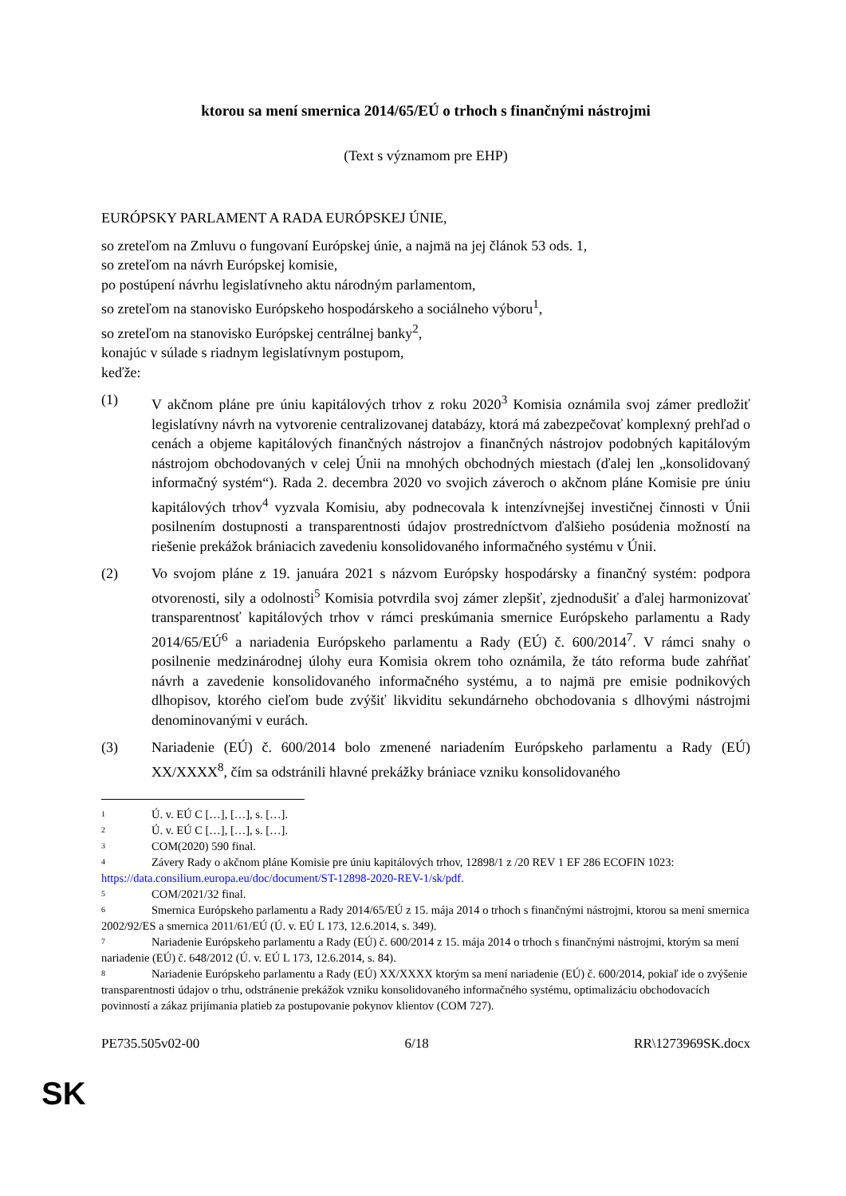ktorou sa mení smernica 2014/65/EÚ o trhoch s finančnými nástrojmi
(Text s významom pre EHP)
EURÓPSKY PARLAMENT A RADA EURÓPSKEJ ÚNIE,
so zreteľom na Zmluvu o fungovaní Európskej únie, a najmä na jej článok 53 ods. 1,
so zreteľom na návrh Európskej komisie,
po postúpení návrhu legislatívneho aktu národným parlamentom,
so zreteľom na stanovisko Európskeho hospodárskeho a sociálneho výboru<sup>1</sup>,
so zreteľom na stanovisko Európskej centrálnej banky<sup>2</sup>,
konajúc v súlade s riadnym legislatívnym postupom,
keďže:
(1) V akčnom pláne pre úniu kapitálových trhov z roku 2020<sup>3</sup> Komisia oznámila svoj zámer predložiť legislatívny návrh na vytvorenie centralizovanej databázy, ktorá má zabezpečovať komplexný prehľad o cenách a objeme kapitálových finančných nástrojov a finančných nástrojov podobných kapitálovým nástrojom obchodovaných v celej Únii na mnohých obchodných miestach (ďalej len „konsolidovaný informačný systém“). Rada 2. decembra 2020 vo svojich záveroch o akčnom pláne Komisie pre úniu kapitálových trhov<sup>4</sup> vyzvala Komisiu, aby podnecovala k intenzívnejšej investičnej činnosti v Únii posilnením dostupnosti a transparentnosti údajov prostredníctvom ďalšieho posúdenia možností na riešenie prekážok brániacich zavedeniu konsolidovaného informačného systému v Únii.
(2) Vo svojom pláne z 19. januára 2021 s názvom Európsky hospodársky a finančný systém: podpora otvorenosti, sily a odolnosti<sup>5</sup> Komisia potvrdila svoj zámer zlepšiť, zjednodušiť a ďalej harmonizovať transparentnosť kapitálových trhov v rámci preskúmania smernice Európskeho parlamentu a Rady 2014/65/EÚ<sup>6</sup> a nariadenia Európskeho parlamentu a Rady (EÚ) č. 600/2014<sup>7</sup>. V rámci snahy o posilnenie medzinárodnej úlohy eura Komisia okrem toho oznámila, že táto reforma bude zahŕňať návrh a zavedenie konsolidovaného informačného systému, a to najmä pre emisie podnikových dlhopisov, ktorého cieľom bude zvýšiť likviditu sekundárneho obchodovania s dlhovými nástrojmi denominovanými v eurách.
(3) Nariadenie (EÚ) č. 600/2014 bolo zmenené nariadením Európskeho parlamentu a Rady (EÚ) XX/XXXX<sup>8</sup>, čím sa odstránili hlavné prekážky brániace vzniku konsolidovaného
1 Ú. v. EÚ C […], […], s. […].
2 Ú. v. EÚ C […], […], s. […].
3 COM(2020) 590 final.
4 Závery Rady o akčnom pláne Komisie pre úniu kapitálových trhov, 12898/1 z /20 REV 1 EF 286 ECOFIN 1023: https://data.consilium.europa.eu/doc/document/ST-12898-2020-REV-1/sk/pdf.
5 COM/2021/32 final.
6 Smernica Európskeho parlamentu a Rady 2014/65/EÚ z 15. mája 2014 o trhoch s finančnými nástrojmi, ktorou sa mení smernica 2002/92/ES a smernica 2011/61/EÚ (Ú. v. EÚ L 173, 12.6.2014, s. 349).
7 Nariadenie Európskeho parlamentu a Rady (EÚ) č. 600/2014 z 15. mája 2014 o trhoch s finančnými nástrojmi, ktorým sa mení nariadenie (EÚ) č. 648/2012 (Ú. v. EÚ L 173, 12.6.2014, s. 84).
8 Nariadenie Európskeho parlamentu a Rady (EÚ) XX/XXXX ktorým sa mení nariadenie (EÚ) č. 600/2014, pokiaľ ide o zvýšenie transparentnosti údajov o trhu, odstránenie prekážok vzniku konsolidovaného informačného systému, optimalizáciu obchodovacích povinností a zákaz prijímania platieb za postupovanie pokynov klientov (COM 727).
PE735.505v02-00 6/18 RR\1273969SK.docx
SK